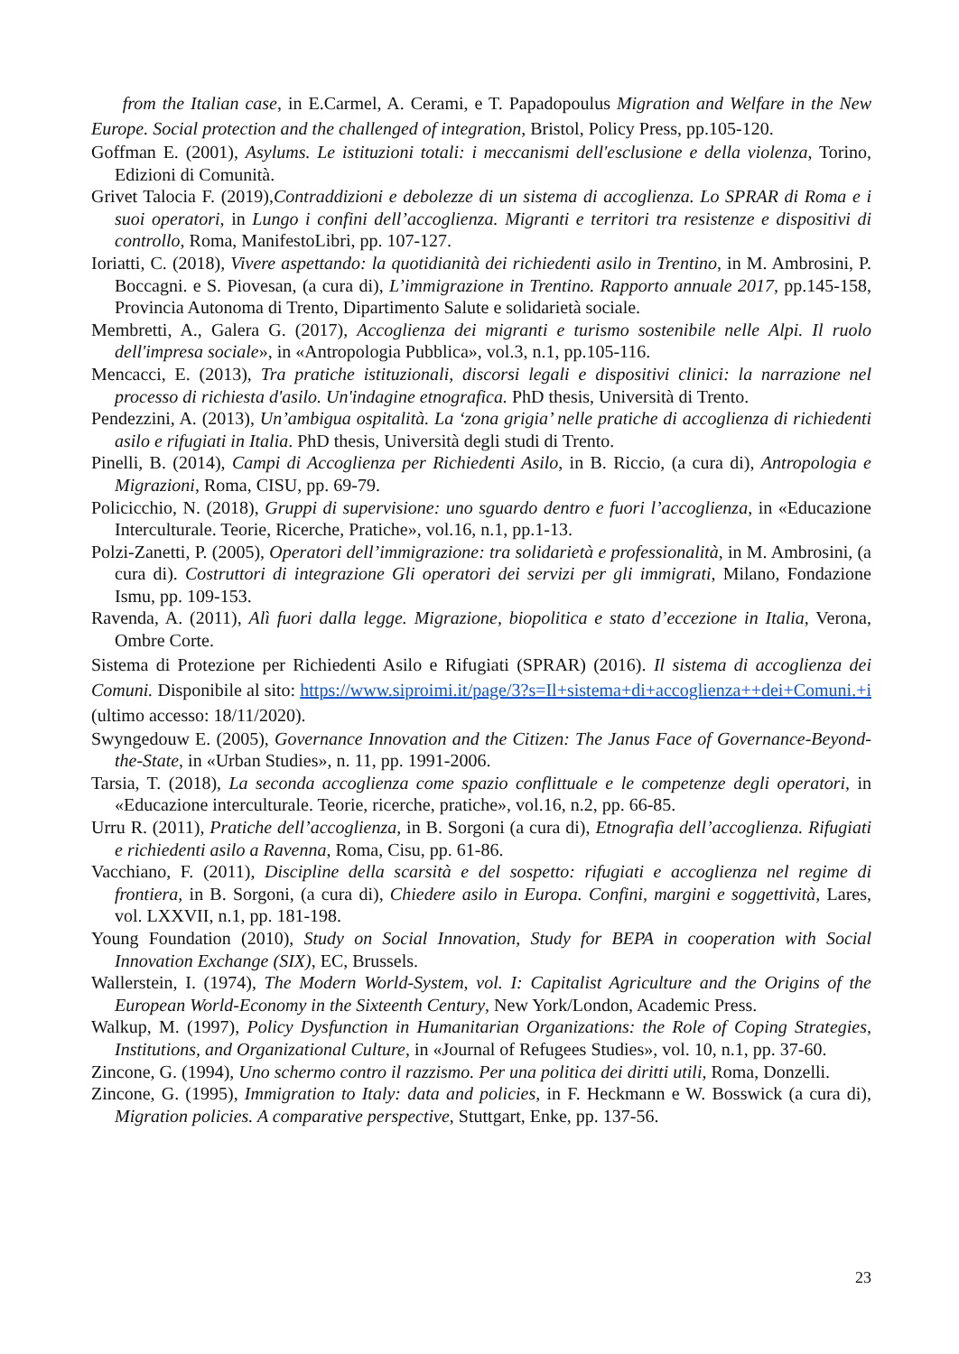from the Italian case, in E.Carmel, A. Cerami, e T. Papadopoulus Migration and Welfare in the New Europe. Social protection and the challenged of integration, Bristol, Policy Press, pp.105-120.
Goffman E. (2001), Asylums. Le istituzioni totali: i meccanismi dell'esclusione e della violenza, Torino, Edizioni di Comunità.
Grivet Talocia F. (2019),Contraddizioni e debolezze di un sistema di accoglienza. Lo SPRAR di Roma e i suoi operatori, in Lungo i confini dell’accoglienza. Migranti e territori tra resistenze e dispositivi di controllo, Roma, ManifestoLibri, pp. 107-127.
Ioriatti, C. (2018), Vivere aspettando: la quotidianità dei richiedenti asilo in Trentino, in M. Ambrosini, P. Boccagni. e S. Piovesan, (a cura di), L’immigrazione in Trentino. Rapporto annuale 2017, pp.145-158, Provincia Autonoma di Trento, Dipartimento Salute e solidarietà sociale.
Membretti, A., Galera G. (2017), Accoglienza dei migranti e turismo sostenibile nelle Alpi. Il ruolo dell'impresa sociale», in «Antropologia Pubblica», vol.3, n.1, pp.105-116.
Mencacci, E. (2013), Tra pratiche istituzionali, discorsi legali e dispositivi clinici: la narrazione nel processo di richiesta d'asilo. Un'indagine etnografica. PhD thesis, Università di Trento.
Pendezzini, A. (2013), Un’ambigua ospitalità. La ‘zona grigia’ nelle pratiche di accoglienza di richiedenti asilo e rifugiati in Italia. PhD thesis, Università degli studi di Trento.
Pinelli, B. (2014), Campi di Accoglienza per Richiedenti Asilo, in B. Riccio, (a cura di), Antropologia e Migrazioni, Roma, CISU, pp. 69-79.
Policicchio, N. (2018), Gruppi di supervisione: uno sguardo dentro e fuori l’accoglienza, in «Educazione Interculturale. Teorie, Ricerche, Pratiche», vol.16, n.1, pp.1-13.
Polzi-Zanetti, P. (2005), Operatori dell’immigrazione: tra solidarietà e professionalità, in M. Ambrosini, (a cura di). Costruttori di integrazione Gli operatori dei servizi per gli immigrati, Milano, Fondazione Ismu, pp. 109-153.
Ravenda, A. (2011), Alì fuori dalla legge. Migrazione, biopolitica e stato d’eccezione in Italia, Verona, Ombre Corte.
Sistema di Protezione per Richiedenti Asilo e Rifugiati (SPRAR) (2016). Il sistema di accoglienza dei Comuni. Disponibile al sito: https://www.siproimi.it/page/3?s=Il+sistema+di+accoglienza++dei+Comuni.+i (ultimo accesso: 18/11/2020).
Swyngedouw E. (2005), Governance Innovation and the Citizen: The Janus Face of Governance-Beyond-the-State, in «Urban Studies», n. 11, pp. 1991-2006.
Tarsia, T. (2018), La seconda accoglienza come spazio conflittuale e le competenze degli operatori, in «Educazione interculturale. Teorie, ricerche, pratiche», vol.16, n.2, pp. 66-85.
Urru R. (2011), Pratiche dell’accoglienza, in B. Sorgoni (a cura di), Etnografia dell’accoglienza. Rifugiati e richiedenti asilo a Ravenna, Roma, Cisu, pp. 61-86.
Vacchiano, F. (2011), Discipline della scarsità e del sospetto: rifugiati e accoglienza nel regime di frontiera, in B. Sorgoni, (a cura di), Chiedere asilo in Europa. Confini, margini e soggettività, Lares, vol. LXXVII, n.1, pp. 181-198.
Young Foundation (2010), Study on Social Innovation, Study for BEPA in cooperation with Social Innovation Exchange (SIX), EC, Brussels.
Wallerstein, I. (1974), The Modern World-System, vol. I: Capitalist Agriculture and the Origins of the European World-Economy in the Sixteenth Century, New York/London, Academic Press.
Walkup, M. (1997), Policy Dysfunction in Humanitarian Organizations: the Role of Coping Strategies, Institutions, and Organizational Culture, in «Journal of Refugees Studies», vol. 10, n.1, pp. 37-60.
Zincone, G. (1994), Uno schermo contro il razzismo. Per una politica dei diritti utili, Roma, Donzelli.
Zincone, G. (1995), Immigration to Italy: data and policies, in F. Heckmann e W. Bosswick (a cura di), Migration policies. A comparative perspective, Stuttgart, Enke, pp. 137-56.
23